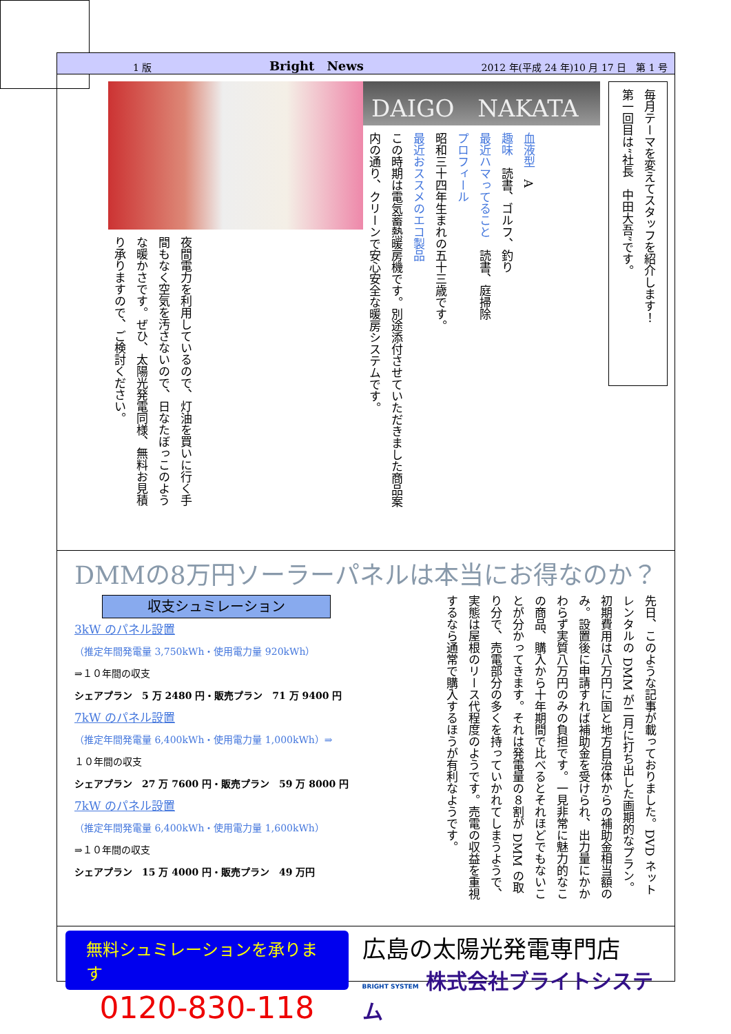1 版 Bright　News 2012 年(平成 24 年)10 月 17 日　第 1 号
毎月テーマを変えてスタッフを紹介します！
第一回目は“社長　中田大吾”です。
DAIGO　NAKATA
血液型　A
趣味　読書、ゴルフ、釣り
最近ハマってること　読書、庭掃除
プロフィール
昭和三十四年生まれの五十三歳です。
最近おススメのエコ製品
この時期は電気蓄熱暖房機です。別途添付させていただきました商品案内の通り、クリーンで安心安全な暖房システムです。
夜間電力を利用しているので、灯油を買いに行く手間もなく空気を汚さないので、日なたぼっこのような暖かさです。ぜひ、太陽光発電同様、無料お見積り承りますので、ご検討ください。
DMMの8万円ソーラーパネルは本当にお得なのか？
収支シュミレーション
3kW のパネル設置
（推定年間発電量 3,750kWh・使用電力量 920kWh）
⇒１０年間の収支
シェアプラン　5 万 2480 円・販売プラン　71 万 9400 円
7kW のパネル設置
（推定年間発電量 6,400kWh・使用電力量 1,000kWh）⇒
１０年間の収支
シェアプラン　27 万 7600 円・販売プラン　59 万 8000 円
7kW のパネル設置
（推定年間発電量 6,400kWh・使用電力量 1,600kWh）
⇒１０年間の収支
シェアプラン　15 万 4000 円・販売プラン　49 万円
先日、このような記事が載っておりました。DVD ネットレンタルの DMM が二月に打ち出した画期的なプラン。初期費用は八万円に国と地方自治体からの補助金相当額のみ。設置後に申請すれば補助金を受けられ、出力量にかかわらず実質八万円のみの負担です。一見非常に魅力的なこの商品、購入から十年期間で比べるとそれほどでもないことが分かってきます。それは発電量の８割が DMM の取り分で、売電部分の多くを持っていかれてしまうようで、実態は屋根のリース代程度のようです。売電の収益を重視するなら通常で購入するほうが有利なようです。
無料シュミレーションを承ります
0120-830-118
広島の太陽光発電専門店
BRIGHT SYSTEM 株式会社ブライトシステム